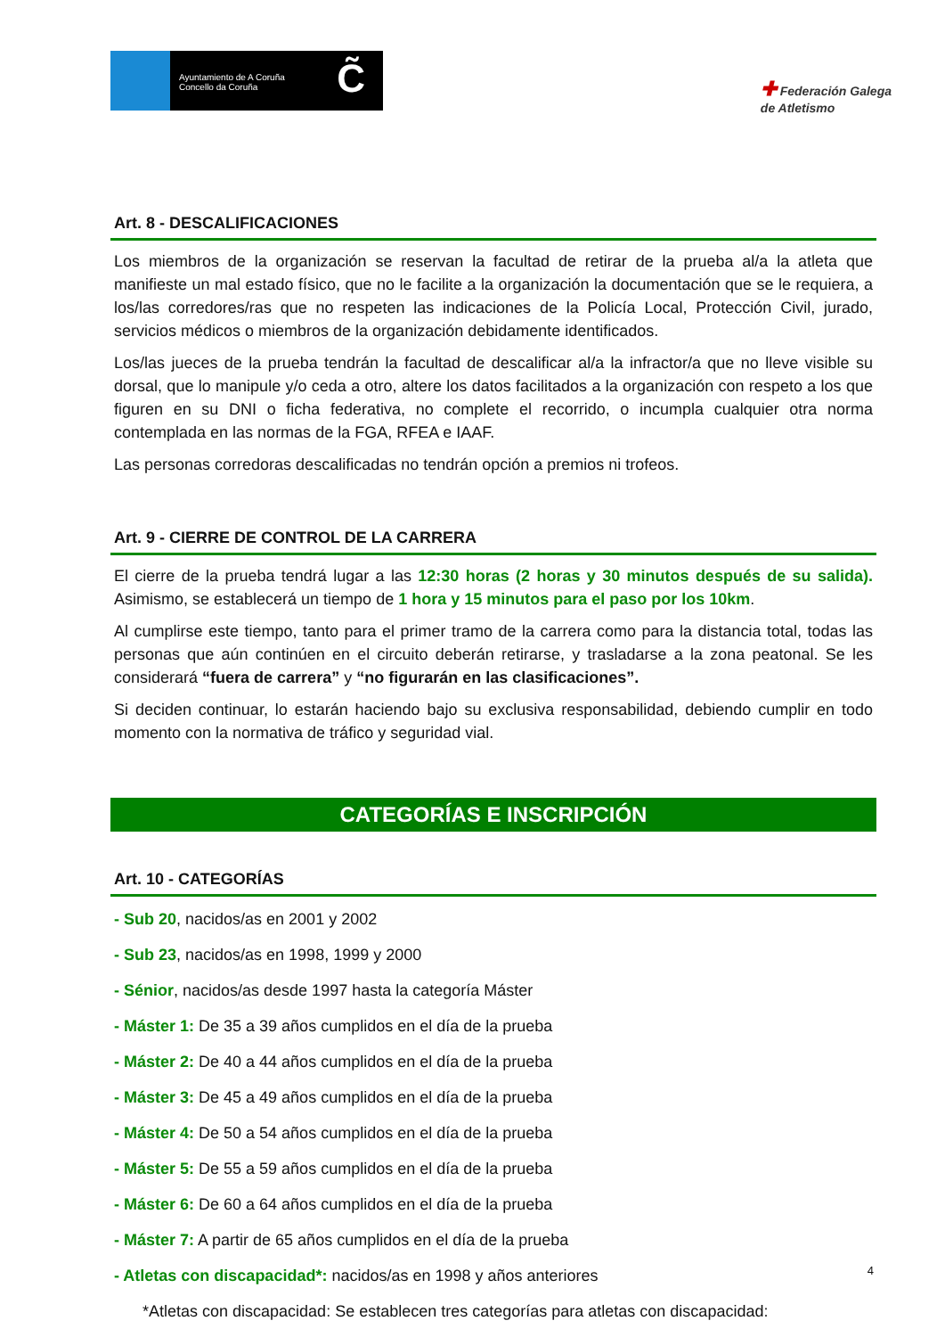Ayuntamiento de A Coruña
Concello da Coruña
C̃
✚ Federación Galega
de Atletismo
Art. 8 - DESCALIFICACIONES
Los miembros de la organización se reservan la facultad de retirar de la prueba al/a la atleta que manifieste un mal estado físico, que no le facilite a la organización la documentación que se le requiera, a los/las corredores/ras que no respeten las indicaciones de la Policía Local, Protección Civil, jurado, servicios médicos o miembros de la organización debidamente identificados.
Los/las jueces de la prueba tendrán la facultad de descalificar al/a la infractor/a que no lleve visible su dorsal, que lo manipule y/o ceda a otro, altere los datos facilitados a la organización con respeto a los que figuren en su DNI o ficha federativa, no complete el recorrido, o incumpla cualquier otra norma contemplada en las normas de la FGA, RFEA e IAAF.
Las personas corredoras descalificadas no tendrán opción a premios ni trofeos.
Art. 9 - CIERRE DE CONTROL DE LA CARRERA
El cierre de la prueba tendrá lugar a las 12:30 horas (2 horas y 30 minutos después de su salida). Asimismo, se establecerá un tiempo de 1 hora y 15 minutos para el paso por los 10km.
Al cumplirse este tiempo, tanto para el primer tramo de la carrera como para la distancia total, todas las personas que aún continúen en el circuito deberán retirarse, y trasladarse a la zona peatonal. Se les considerará “fuera de carrera” y “no figurarán en las clasificaciones”.
Si deciden continuar, lo estarán haciendo bajo su exclusiva responsabilidad, debiendo cumplir en todo momento con la normativa de tráfico y seguridad vial.
CATEGORÍAS E INSCRIPCIÓN
Art. 10 - CATEGORÍAS
- Sub 20, nacidos/as en 2001 y 2002
- Sub 23, nacidos/as en 1998, 1999 y 2000
- Sénior, nacidos/as desde 1997 hasta la categoría Máster
- Máster 1: De 35 a 39 años cumplidos en el día de la prueba
- Máster 2: De 40 a 44 años cumplidos en el día de la prueba
- Máster 3: De 45 a 49 años cumplidos en el día de la prueba
- Máster 4: De 50 a 54 años cumplidos en el día de la prueba
- Máster 5: De 55 a 59 años cumplidos en el día de la prueba
- Máster 6: De 60 a 64 años cumplidos en el día de la prueba
- Máster 7: A partir de 65 años cumplidos en el día de la prueba
- Atletas con discapacidad*: nacidos/as en 1998 y años anteriores
*Atletas con discapacidad: Se establecen tres categorías para atletas con discapacidad:
4